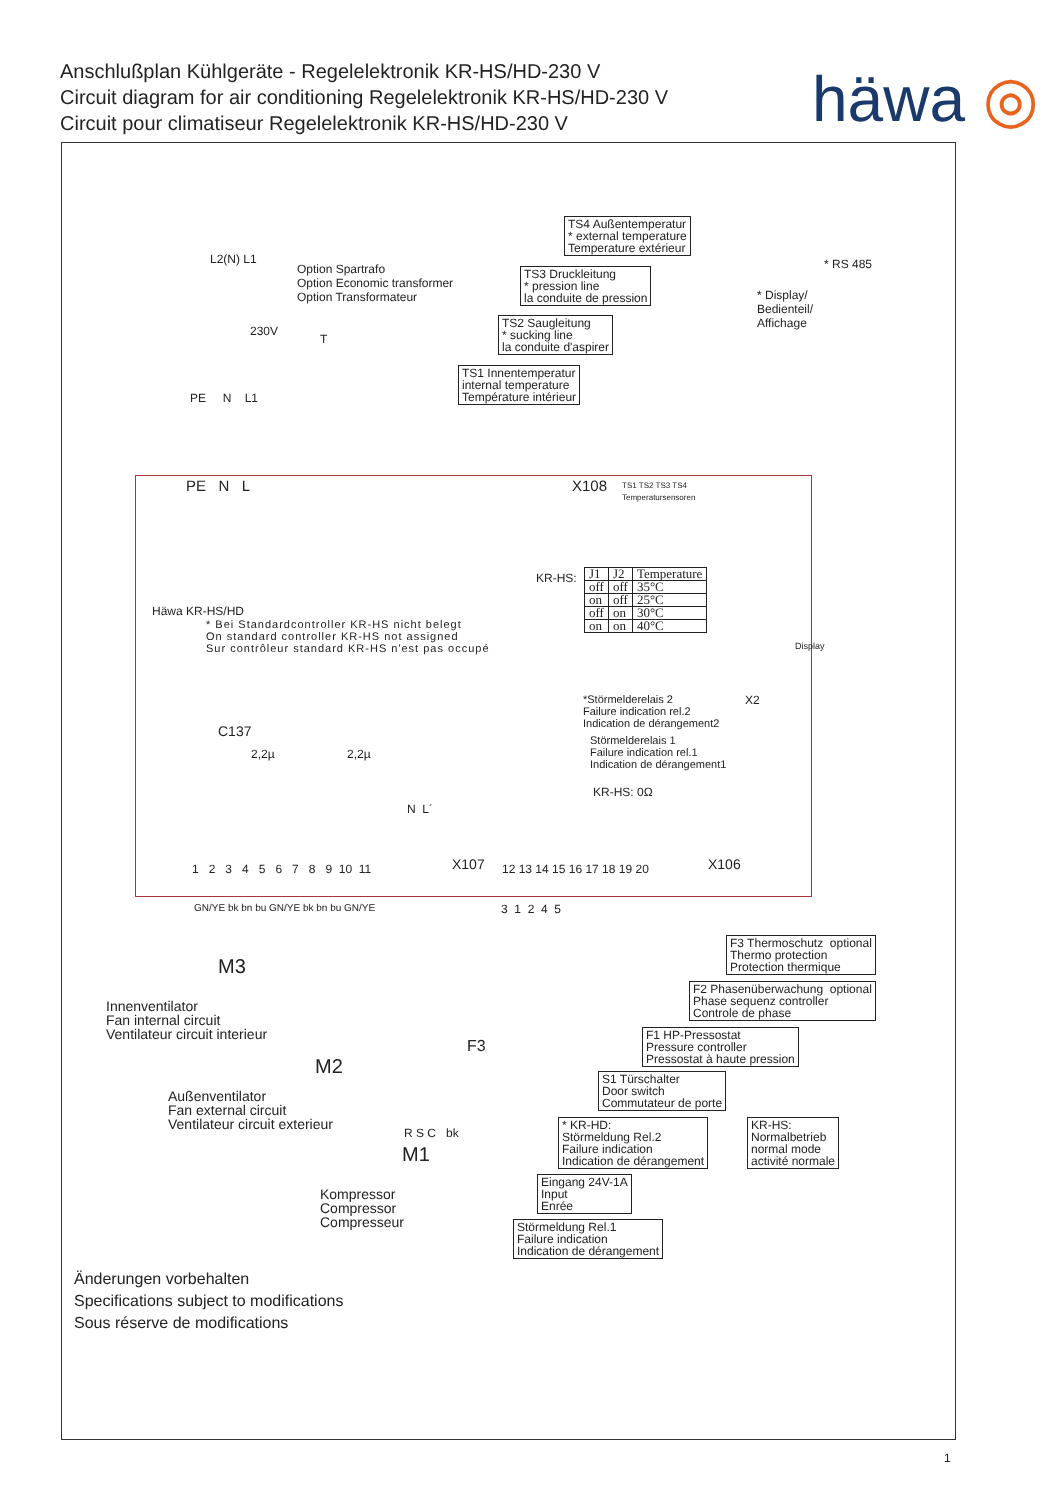Anschlußplan Kühlgeräte - Regelelektronik KR-HS/HD-230 V
Circuit diagram for air conditioning Regelelektronik KR-HS/HD-230 V
Circuit pour climatiseur Regelelektronik KR-HS/HD-230 V
häwa ◎
TS4 Außentemperatur
* external temperature
Temperature extérieur
TS3 Druckleitung
* pression line
la conduite de pression
TS2 Saugleitung
* sucking line
la conduite d'aspirer
TS1 Innentemperatur
internal temperature
Température intérieur
L2(N) L1
Option Spartrafo
Option Economic transformer
Option Transformateur
230V
T
* RS 485
* Display/
Bedienteil/
Affichage
PE N L1
PE N L X108
TS1 TS2 TS3 TS4
Temperatursensoren
KR-HS:
| J1 | J2 | Temperature |
| --- | --- | --- |
| off | off | 35°C |
| on | off | 25°C |
| off | on | 30°C |
| on | on | 40°C |
Häwa KR-HS/HD
* Bei Standardcontroller KR-HS nicht belegt
On standard controller KR-HS not assigned
Sur contrôleur standard KR-HS n'est pas occupé
Display
*Störmelderelais 2
Failure indication rel.2
Indication de dérangement2
Störmelderelais 1
Failure indication rel.1
Indication de dérangement1
X2
KR-HS: 0Ω
C137
2,2µ 2,2µ
N L´
1 2 3 4 5 6 7 8 9 10 11 X107 12 13 14 15 16 17 18 19 20 X106
GN/YE bk bn bu GN/YE bk bn bu GN/YE 3 1 2 4 5
M3
Innenventilator
Fan internal circuit
Ventilateur circuit interieur
M2
Außenventilator
Fan external circuit
Ventilateur circuit exterieur
F3
R S C bk
M1
Kompressor
Compressor
Compresseur
F3 Thermoschutz optional
Thermo protection
Protection thermique
F2 Phasenüberwachung optional
Phase sequenz controller
Controle de phase
F1 HP-Pressostat
Pressure controller
Pressostat à haute pression
S1 Türschalter
Door switch
Commutateur de porte
* KR-HD:
Störmeldung Rel.2
Failure indication
Indication de dérangement
KR-HS:
Normalbetrieb
normal mode
activité normale
Eingang 24V-1A
Input
Enrée
Störmeldung Rel.1
Failure indication
Indication de dérangement
Änderungen vorbehalten
Specifications subject to modifications
Sous réserve de modifications
1